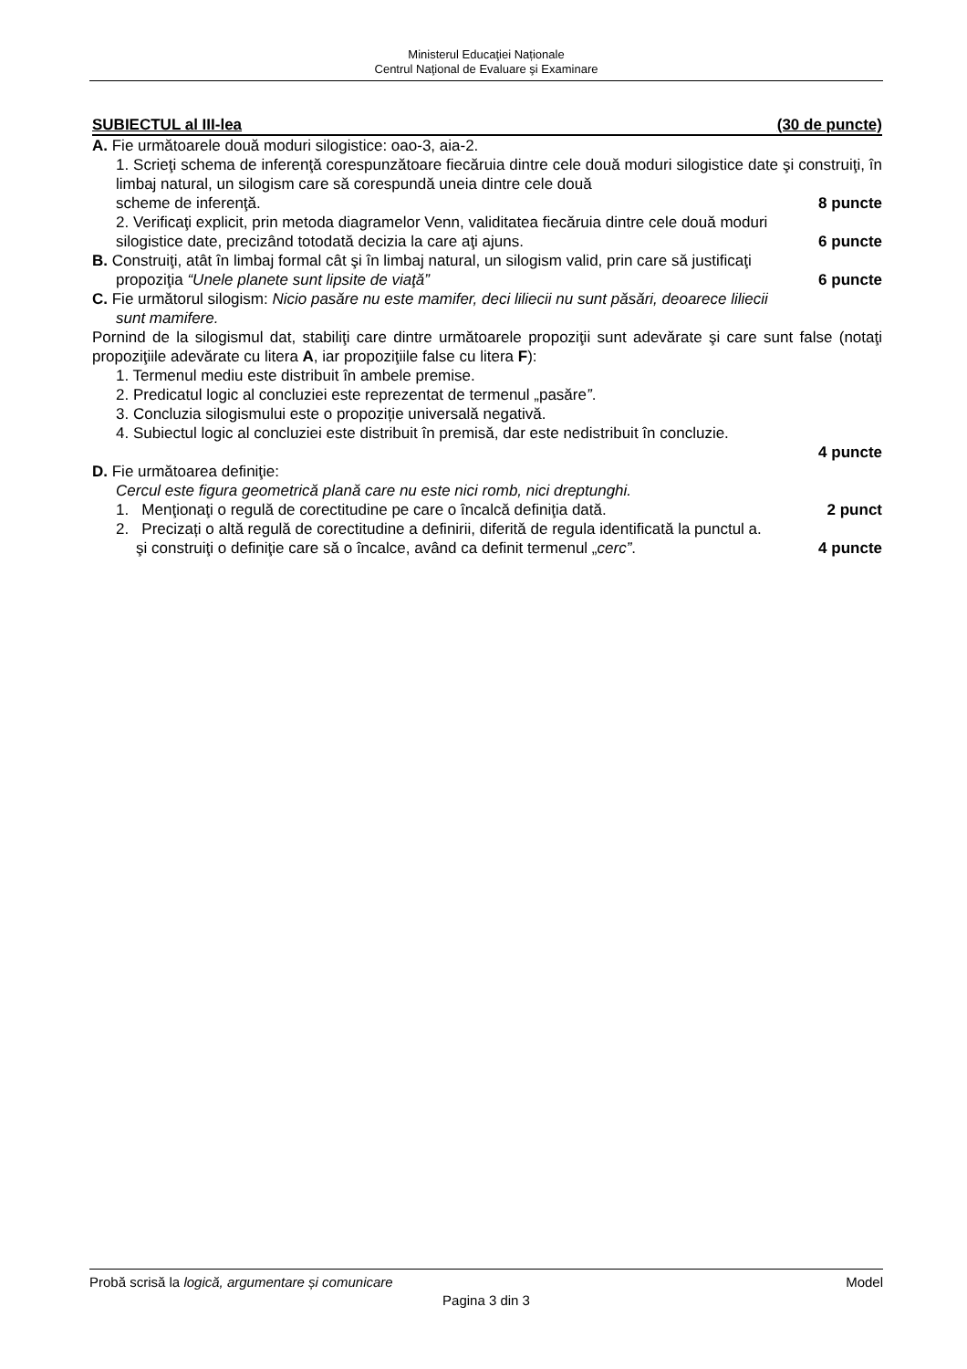Ministerul Educaţiei Naționale
Centrul Naţional de Evaluare şi Examinare
SUBIECTUL al III-lea (30 de puncte)
A. Fie următoarele două moduri silogistice: oao-3, aia-2.
1. Scrieţi schema de inferenţă corespunzătoare fiecăruia dintre cele două moduri silogistice date şi construiţi, în limbaj natural, un silogism care să corespundă uneia dintre cele două
scheme de inferenţă. 8 puncte
2. Verificaţi explicit, prin metoda diagramelor Venn, validitatea fiecăruia dintre cele două moduri
silogistice date, precizând totodată decizia la care aţi ajuns. 6 puncte
B. Construiţi, atât în limbaj formal cât şi în limbaj natural, un silogism valid, prin care să justificaţi
propoziţia “Unele planete sunt lipsite de viaţă” 6 puncte
C. Fie următorul silogism: Nicio pasăre nu este mamifer, deci liliecii nu sunt păsări, deoarece liliecii
sunt mamifere.
Pornind de la silogismul dat, stabiliţi care dintre următoarele propoziţii sunt adevărate şi care sunt false (notaţi propoziţiile adevărate cu litera A, iar propoziţiile false cu litera F):
1. Termenul mediu este distribuit în ambele premise.
2. Predicatul logic al concluziei este reprezentat de termenul „pasăre”.
3. Concluzia silogismului este o propoziție universală negativă.
4. Subiectul logic al concluziei este distribuit în premisă, dar este nedistribuit în concluzie.
4 puncte
D. Fie următoarea definiţie:
Cercul este figura geometrică plană care nu este nici romb, nici dreptunghi.
1. Menţionaţi o regulă de corectitudine pe care o încalcă definiţia dată. 2 punct
2. Precizați o altă regulă de corectitudine a definirii, diferită de regula identificată la punctul a.
şi construiţi o definiţie care să o încalce, având ca definit termenul „cerc”. 4 puncte
Probă scrisă la logică, argumentare și comunicare Model
Pagina 3 din 3